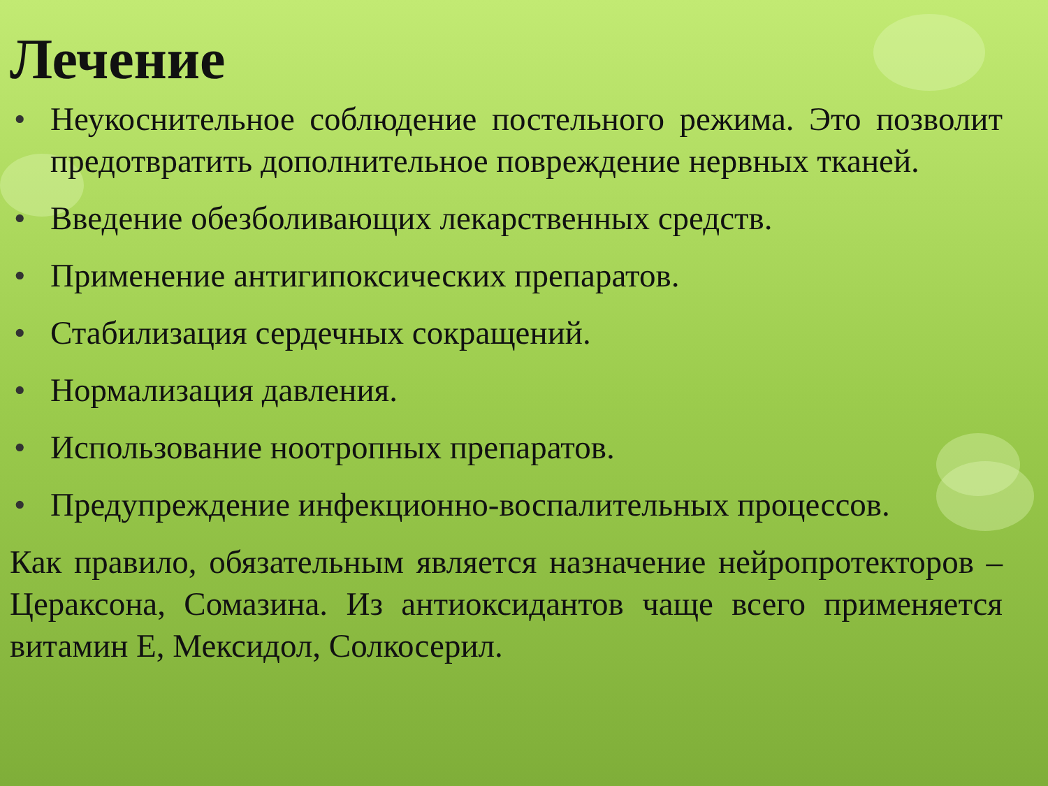Лечение
• Неукоснительное соблюдение постельного режима. Это позволит предотвратить дополнительное повреждение нервных тканей.
• Введение обезболивающих лекарственных средств.
• Применение антигипоксических препаратов.
• Стабилизация сердечных сокращений.
• Нормализация давления.
• Использование ноотропных препаратов.
• Предупреждение инфекционно-воспалительных процессов.
Как правило, обязательным является назначение нейропротекторов – Цераксона, Сомазина. Из антиоксидантов чаще всего применяется витамин Е, Мексидол, Солкосерил.